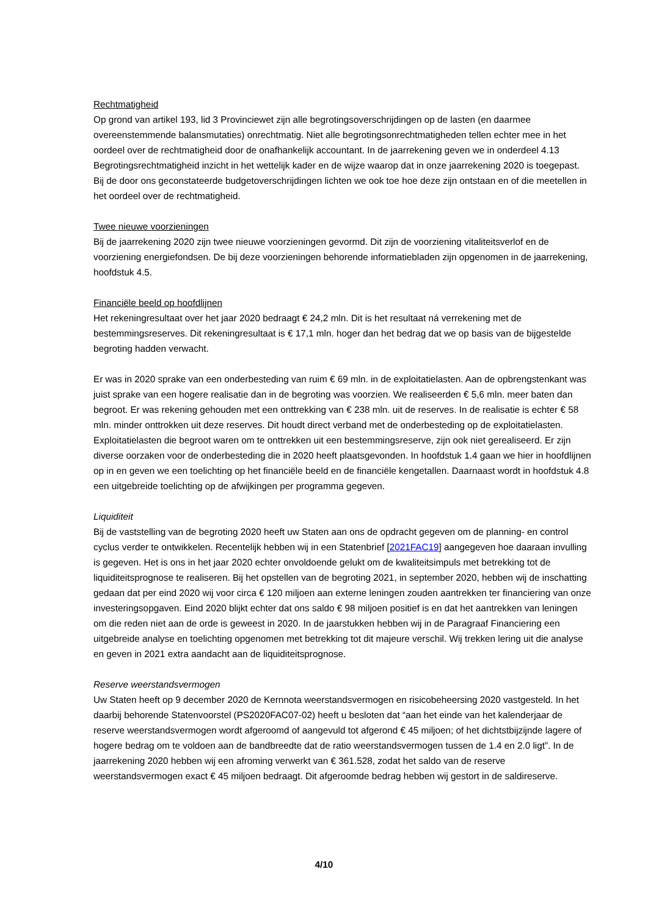Rechtmatigheid
Op grond van artikel 193, lid 3 Provinciewet zijn alle begrotingsoverschrijdingen op de lasten (en daarmee overeenstemmende balansmutaties) onrechtmatig. Niet alle begrotingsonrechtmatigheden tellen echter mee in het oordeel over de rechtmatigheid door de onafhankelijk accountant. In de jaarrekening geven we in onderdeel 4.13 Begrotingsrechtmatigheid inzicht in het wettelijk kader en de wijze waarop dat in onze jaarrekening 2020 is toegepast. Bij de door ons geconstateerde budgetoverschrijdingen lichten we ook toe hoe deze zijn ontstaan en of die meetellen in het oordeel over de rechtmatigheid.
Twee nieuwe voorzieningen
Bij de jaarrekening 2020 zijn twee nieuwe voorzieningen gevormd. Dit zijn de voorziening vitaliteitsverlof en de voorziening energiefondsen. De bij deze voorzieningen behorende informatiebladen zijn opgenomen in de jaarrekening, hoofdstuk 4.5.
Financiële beeld op hoofdlijnen
Het rekeningresultaat over het jaar 2020 bedraagt € 24,2 mln. Dit is het resultaat ná verrekening met de bestemmingsreserves. Dit rekeningresultaat is € 17,1 mln. hoger dan het bedrag dat we op basis van de bijgestelde begroting hadden verwacht.
Er was in 2020 sprake van een onderbesteding van ruim € 69 mln. in de exploitatielasten. Aan de opbrengstenkant was juist sprake van een hogere realisatie dan in de begroting was voorzien. We realiseerden € 5,6 mln. meer baten dan begroot. Er was rekening gehouden met een onttrekking van € 238 mln. uit de reserves. In de realisatie is echter € 58 mln. minder onttrokken uit deze reserves. Dit houdt direct verband met de onderbesteding op de exploitatielasten. Exploitatielasten die begroot waren om te onttrekken uit een bestemmingsreserve, zijn ook niet gerealiseerd. Er zijn diverse oorzaken voor de onderbesteding die in 2020 heeft plaatsgevonden. In hoofdstuk 1.4 gaan we hier in hoofdlijnen op in en geven we een toelichting op het financiële beeld en de financiële kengetallen. Daarnaast wordt in hoofdstuk 4.8 een uitgebreide toelichting op de afwijkingen per programma gegeven.
Liquiditeit
Bij de vaststelling van de begroting 2020 heeft uw Staten aan ons de opdracht gegeven om de planning- en control cyclus verder te ontwikkelen. Recentelijk hebben wij in een Statenbrief [2021FAC19] aangegeven hoe daaraan invulling is gegeven. Het is ons in het jaar 2020 echter onvoldoende gelukt om de kwaliteitsimpuls met betrekking tot de liquiditeitsprognose te realiseren. Bij het opstellen van de begroting 2021, in september 2020, hebben wij de inschatting gedaan dat per eind 2020 wij voor circa € 120 miljoen aan externe leningen zouden aantrekken ter financiering van onze investeringsopgaven. Eind 2020 blijkt echter dat ons saldo € 98 miljoen positief is en dat het aantrekken van leningen om die reden niet aan de orde is geweest in 2020. In de jaarstukken hebben wij in de Paragraaf Financiering een uitgebreide analyse en toelichting opgenomen met betrekking tot dit majeure verschil. Wij trekken lering uit die analyse en geven in 2021 extra aandacht aan de liquiditeitsprognose.
Reserve weerstandsvermogen
Uw Staten heeft op 9 december 2020 de Kernnota weerstandsvermogen en risicobeheersing 2020 vastgesteld. In het daarbij behorende Statenvoorstel (PS2020FAC07-02) heeft u besloten dat “aan het einde van het kalenderjaar de reserve weerstandsvermogen wordt afgeroomd of aangevuld tot afgerond € 45 miljoen; of het dichtstbijzijnde lagere of hogere bedrag om te voldoen aan de bandbreedte dat de ratio weerstandsvermogen tussen de 1.4 en 2.0 ligt”. In de jaarrekening 2020 hebben wij een afroming verwerkt van € 361.528, zodat het saldo van de reserve weerstandsvermogen exact € 45 miljoen bedraagt. Dit afgeroomde bedrag hebben wij gestort in de saldireserve.
4/10